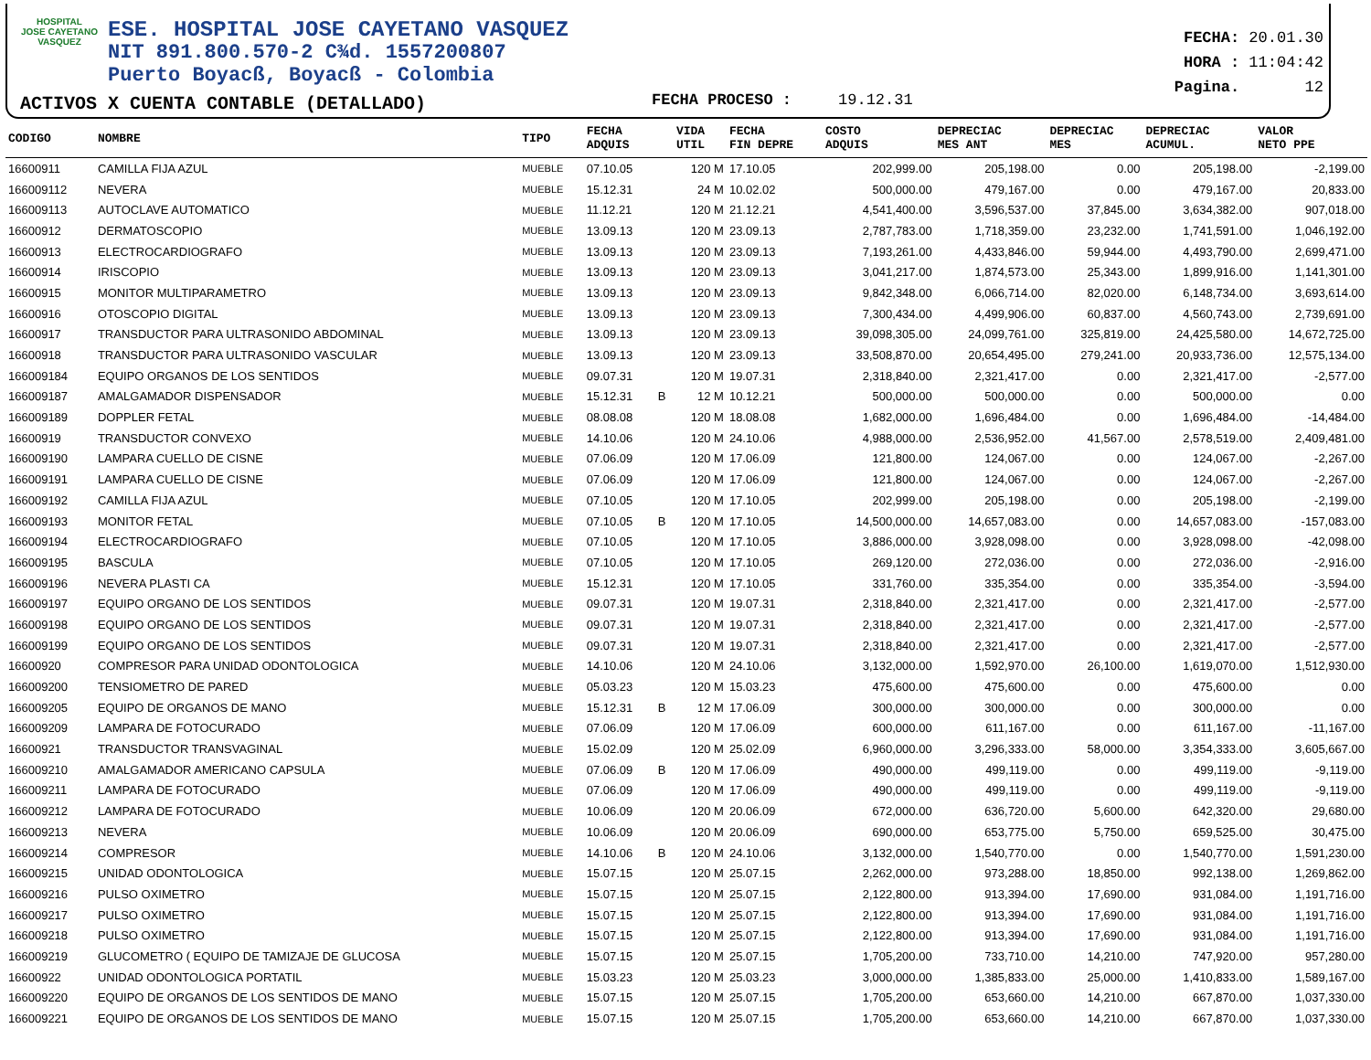HOSPITAL
JOSE CAYETANO
VASQUEZ
ESE. HOSPITAL JOSE CAYETANO VASQUEZ
NIT 891.800.570-2 C¾d. 1557200807
Puerto Boyacß, Boyacß - Colombia
ACTIVOS X CUENTA CONTABLE (DETALLADO)
FECHA PROCESO : 19.12.31
FECHA: 20.01.30
HORA : 11:04:42
Pagina. 12
| CODIGO | NOMBRE | TIPO | FECHA ADQUIS | | VIDA UTIL | FECHA FIN DEPRE | COSTO ADQUIS | DEPRECIAC MES ANT | DEPRECIAC MES | DEPRECIAC ACUMUL. | VALOR NETO PPE |
| --- | --- | --- | --- | --- | --- | --- | --- | --- | --- | --- | --- |
| 16600911 | CAMILLA FIJA AZUL | MUEBLE | 07.10.05 | | 120 M | 17.10.05 | 202,999.00 | 205,198.00 | 0.00 | 205,198.00 | -2,199.00 |
| 166009112 | NEVERA | MUEBLE | 15.12.31 | | 24 M | 10.02.02 | 500,000.00 | 479,167.00 | 0.00 | 479,167.00 | 20,833.00 |
| 166009113 | AUTOCLAVE AUTOMATICO | MUEBLE | 11.12.21 | | 120 M | 21.12.21 | 4,541,400.00 | 3,596,537.00 | 37,845.00 | 3,634,382.00 | 907,018.00 |
| 16600912 | DERMATOSCOPIO | MUEBLE | 13.09.13 | | 120 M | 23.09.13 | 2,787,783.00 | 1,718,359.00 | 23,232.00 | 1,741,591.00 | 1,046,192.00 |
| 16600913 | ELECTROCARDIOGRAFO | MUEBLE | 13.09.13 | | 120 M | 23.09.13 | 7,193,261.00 | 4,433,846.00 | 59,944.00 | 4,493,790.00 | 2,699,471.00 |
| 16600914 | IRISCOPIO | MUEBLE | 13.09.13 | | 120 M | 23.09.13 | 3,041,217.00 | 1,874,573.00 | 25,343.00 | 1,899,916.00 | 1,141,301.00 |
| 16600915 | MONITOR MULTIPARAMETRO | MUEBLE | 13.09.13 | | 120 M | 23.09.13 | 9,842,348.00 | 6,066,714.00 | 82,020.00 | 6,148,734.00 | 3,693,614.00 |
| 16600916 | OTOSCOPIO DIGITAL | MUEBLE | 13.09.13 | | 120 M | 23.09.13 | 7,300,434.00 | 4,499,906.00 | 60,837.00 | 4,560,743.00 | 2,739,691.00 |
| 16600917 | TRANSDUCTOR PARA ULTRASONIDO ABDOMINAL | MUEBLE | 13.09.13 | | 120 M | 23.09.13 | 39,098,305.00 | 24,099,761.00 | 325,819.00 | 24,425,580.00 | 14,672,725.00 |
| 16600918 | TRANSDUCTOR PARA ULTRASONIDO VASCULAR | MUEBLE | 13.09.13 | | 120 M | 23.09.13 | 33,508,870.00 | 20,654,495.00 | 279,241.00 | 20,933,736.00 | 12,575,134.00 |
| 166009184 | EQUIPO ORGANOS DE LOS SENTIDOS | MUEBLE | 09.07.31 | | 120 M | 19.07.31 | 2,318,840.00 | 2,321,417.00 | 0.00 | 2,321,417.00 | -2,577.00 |
| 166009187 | AMALGAMADOR DISPENSADOR | MUEBLE | 15.12.31 | B | 12 M | 10.12.21 | 500,000.00 | 500,000.00 | 0.00 | 500,000.00 | 0.00 |
| 166009189 | DOPPLER FETAL | MUEBLE | 08.08.08 | | 120 M | 18.08.08 | 1,682,000.00 | 1,696,484.00 | 0.00 | 1,696,484.00 | -14,484.00 |
| 16600919 | TRANSDUCTOR CONVEXO | MUEBLE | 14.10.06 | | 120 M | 24.10.06 | 4,988,000.00 | 2,536,952.00 | 41,567.00 | 2,578,519.00 | 2,409,481.00 |
| 166009190 | LAMPARA CUELLO DE CISNE | MUEBLE | 07.06.09 | | 120 M | 17.06.09 | 121,800.00 | 124,067.00 | 0.00 | 124,067.00 | -2,267.00 |
| 166009191 | LAMPARA CUELLO DE CISNE | MUEBLE | 07.06.09 | | 120 M | 17.06.09 | 121,800.00 | 124,067.00 | 0.00 | 124,067.00 | -2,267.00 |
| 166009192 | CAMILLA FIJA AZUL | MUEBLE | 07.10.05 | | 120 M | 17.10.05 | 202,999.00 | 205,198.00 | 0.00 | 205,198.00 | -2,199.00 |
| 166009193 | MONITOR FETAL | MUEBLE | 07.10.05 | B | 120 M | 17.10.05 | 14,500,000.00 | 14,657,083.00 | 0.00 | 14,657,083.00 | -157,083.00 |
| 166009194 | ELECTROCARDIOGRAFO | MUEBLE | 07.10.05 | | 120 M | 17.10.05 | 3,886,000.00 | 3,928,098.00 | 0.00 | 3,928,098.00 | -42,098.00 |
| 166009195 | BASCULA | MUEBLE | 07.10.05 | | 120 M | 17.10.05 | 269,120.00 | 272,036.00 | 0.00 | 272,036.00 | -2,916.00 |
| 166009196 | NEVERA PLASTI CA | MUEBLE | 15.12.31 | | 120 M | 17.10.05 | 331,760.00 | 335,354.00 | 0.00 | 335,354.00 | -3,594.00 |
| 166009197 | EQUIPO ORGANO DE LOS SENTIDOS | MUEBLE | 09.07.31 | | 120 M | 19.07.31 | 2,318,840.00 | 2,321,417.00 | 0.00 | 2,321,417.00 | -2,577.00 |
| 166009198 | EQUIPO ORGANO DE LOS SENTIDOS | MUEBLE | 09.07.31 | | 120 M | 19.07.31 | 2,318,840.00 | 2,321,417.00 | 0.00 | 2,321,417.00 | -2,577.00 |
| 166009199 | EQUIPO ORGANO DE LOS SENTIDOS | MUEBLE | 09.07.31 | | 120 M | 19.07.31 | 2,318,840.00 | 2,321,417.00 | 0.00 | 2,321,417.00 | -2,577.00 |
| 16600920 | COMPRESOR PARA UNIDAD ODONTOLOGICA | MUEBLE | 14.10.06 | | 120 M | 24.10.06 | 3,132,000.00 | 1,592,970.00 | 26,100.00 | 1,619,070.00 | 1,512,930.00 |
| 166009200 | TENSIOMETRO DE PARED | MUEBLE | 05.03.23 | | 120 M | 15.03.23 | 475,600.00 | 475,600.00 | 0.00 | 475,600.00 | 0.00 |
| 166009205 | EQUIPO DE ORGANOS DE MANO | MUEBLE | 15.12.31 | B | 12 M | 17.06.09 | 300,000.00 | 300,000.00 | 0.00 | 300,000.00 | 0.00 |
| 166009209 | LAMPARA DE FOTOCURADO | MUEBLE | 07.06.09 | | 120 M | 17.06.09 | 600,000.00 | 611,167.00 | 0.00 | 611,167.00 | -11,167.00 |
| 16600921 | TRANSDUCTOR TRANSVAGINAL | MUEBLE | 15.02.09 | | 120 M | 25.02.09 | 6,960,000.00 | 3,296,333.00 | 58,000.00 | 3,354,333.00 | 3,605,667.00 |
| 166009210 | AMALGAMADOR AMERICANO CAPSULA | MUEBLE | 07.06.09 | B | 120 M | 17.06.09 | 490,000.00 | 499,119.00 | 0.00 | 499,119.00 | -9,119.00 |
| 166009211 | LAMPARA DE FOTOCURADO | MUEBLE | 07.06.09 | | 120 M | 17.06.09 | 490,000.00 | 499,119.00 | 0.00 | 499,119.00 | -9,119.00 |
| 166009212 | LAMPARA DE FOTOCURADO | MUEBLE | 10.06.09 | | 120 M | 20.06.09 | 672,000.00 | 636,720.00 | 5,600.00 | 642,320.00 | 29,680.00 |
| 166009213 | NEVERA | MUEBLE | 10.06.09 | | 120 M | 20.06.09 | 690,000.00 | 653,775.00 | 5,750.00 | 659,525.00 | 30,475.00 |
| 166009214 | COMPRESOR | MUEBLE | 14.10.06 | B | 120 M | 24.10.06 | 3,132,000.00 | 1,540,770.00 | 0.00 | 1,540,770.00 | 1,591,230.00 |
| 166009215 | UNIDAD ODONTOLOGICA | MUEBLE | 15.07.15 | | 120 M | 25.07.15 | 2,262,000.00 | 973,288.00 | 18,850.00 | 992,138.00 | 1,269,862.00 |
| 166009216 | PULSO OXIMETRO | MUEBLE | 15.07.15 | | 120 M | 25.07.15 | 2,122,800.00 | 913,394.00 | 17,690.00 | 931,084.00 | 1,191,716.00 |
| 166009217 | PULSO OXIMETRO | MUEBLE | 15.07.15 | | 120 M | 25.07.15 | 2,122,800.00 | 913,394.00 | 17,690.00 | 931,084.00 | 1,191,716.00 |
| 166009218 | PULSO OXIMETRO | MUEBLE | 15.07.15 | | 120 M | 25.07.15 | 2,122,800.00 | 913,394.00 | 17,690.00 | 931,084.00 | 1,191,716.00 |
| 166009219 | GLUCOMETRO ( EQUIPO DE TAMIZAJE DE GLUCOSA | MUEBLE | 15.07.15 | | 120 M | 25.07.15 | 1,705,200.00 | 733,710.00 | 14,210.00 | 747,920.00 | 957,280.00 |
| 16600922 | UNIDAD ODONTOLOGICA PORTATIL | MUEBLE | 15.03.23 | | 120 M | 25.03.23 | 3,000,000.00 | 1,385,833.00 | 25,000.00 | 1,410,833.00 | 1,589,167.00 |
| 166009220 | EQUIPO DE ORGANOS DE LOS SENTIDOS DE MANO | MUEBLE | 15.07.15 | | 120 M | 25.07.15 | 1,705,200.00 | 653,660.00 | 14,210.00 | 667,870.00 | 1,037,330.00 |
| 166009221 | EQUIPO DE ORGANOS DE LOS SENTIDOS DE MANO | MUEBLE | 15.07.15 | | 120 M | 25.07.15 | 1,705,200.00 | 653,660.00 | 14,210.00 | 667,870.00 | 1,037,330.00 |